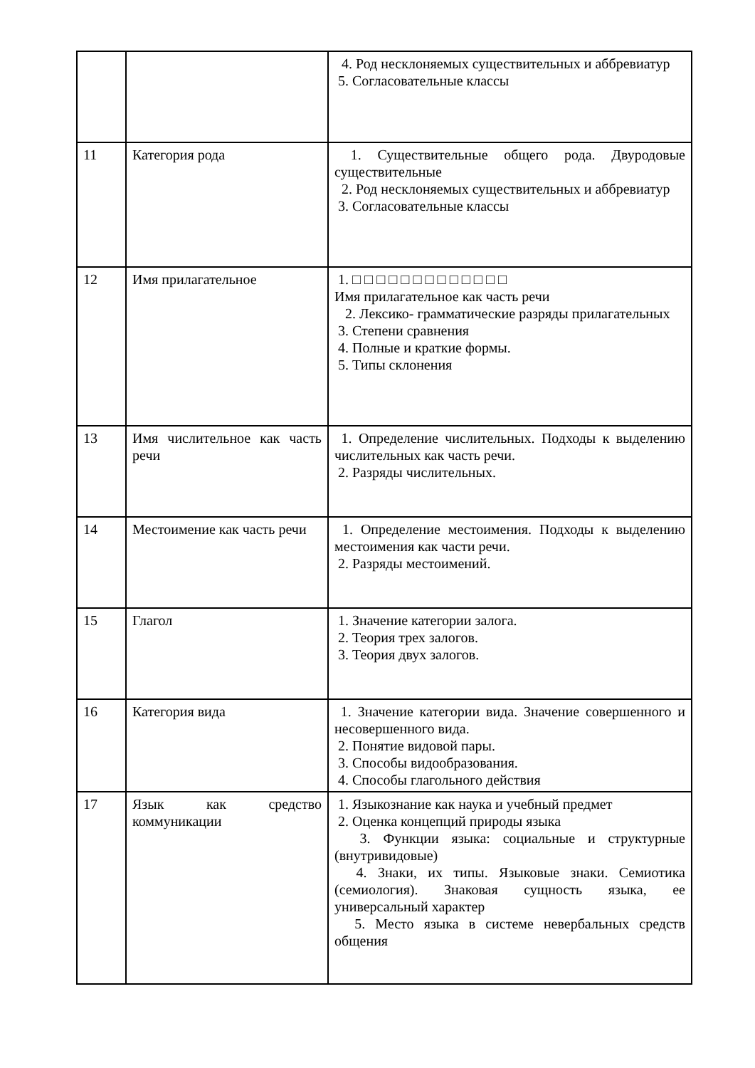| | | 4. Род несклоняемых существительных и аббревиатур 5. Согласовательные классы |
| 11 | Категория рода | 1. Существительные общего рода. Двуродовые существительные 2. Род несклоняемых существительных и аббревиатур 3. Согласовательные классы |
| 12 | Имя прилагательное | 1. □ □ □ □ □ □ □ □ □ □ □ □ □ Имя прилагательное как часть речи 2. Лексико- грамматические разряды прилагательных 3. Степени сравнения 4. Полные и краткие формы. 5. Типы склонения |
| 13 | Имя числительное как часть речи | 1. Определение числительных. Подходы к выделению числительных как часть речи. 2. Разряды числительных. |
| 14 | Местоимение как часть речи | 1. Определение местоимения. Подходы к выделению местоимения как части речи. 2. Разряды местоимений. |
| 15 | Глагол | 1. Значение категории залога. 2. Теория трех залогов. 3. Теория двух залогов. |
| 16 | Категория вида | 1. Значение категории вида. Значение совершенного и несовершенного вида. 2. Понятие видовой пары. 3. Способы видообразования. 4. Способы глагольного действия |
| 17 | Язык как средство коммуникации | 1. Языкознание как наука и учебный предмет 2. Оценка концепций природы языка 3. Функции языка: социальные и структурные (внутривидовые) 4. Знаки, их типы. Языковые знаки. Семиотика (семиология). Знаковая сущность языка, ее универсальный характер 5. Место языка в системе невербальных средств общения |